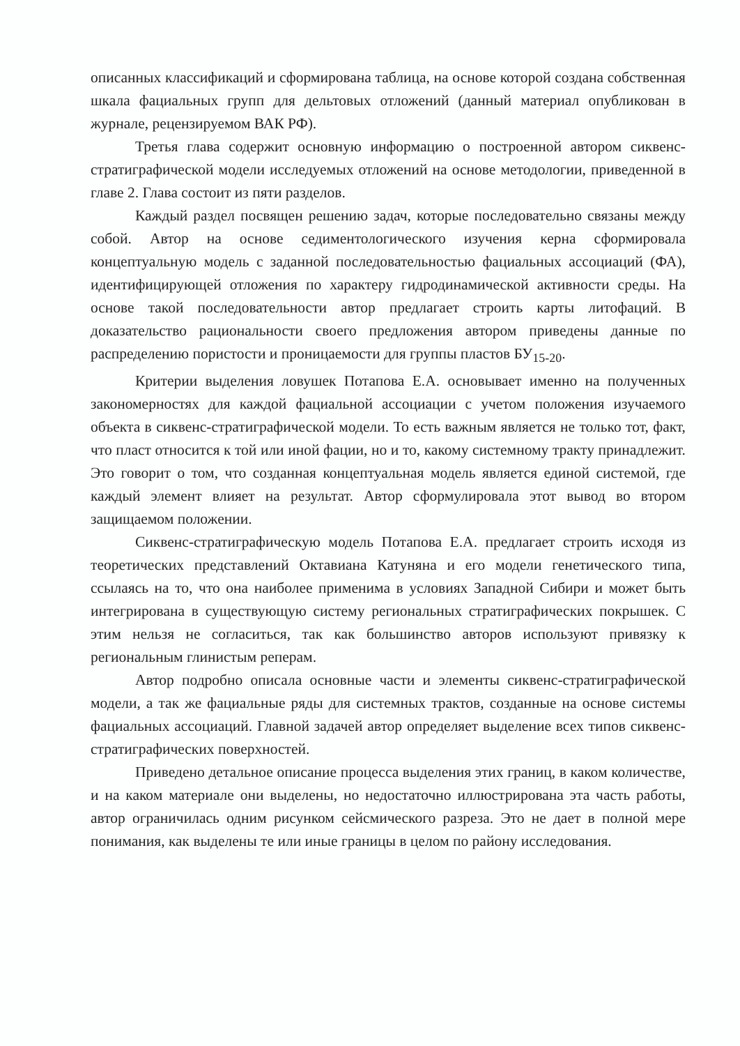описанных классификаций и сформирована таблица, на основе которой создана собственная шкала фациальных групп для дельтовых отложений (данный материал опубликован в журнале, рецензируемом ВАК РФ).
Третья глава содержит основную информацию о построенной автором сиквенс-стратиграфической модели исследуемых отложений на основе методологии, приведенной в главе 2. Глава состоит из пяти разделов.
Каждый раздел посвящен решению задач, которые последовательно связаны между собой. Автор на основе седиментологического изучения керна сформировала концептуальную модель с заданной последовательностью фациальных ассоциаций (ФА), идентифицирующей отложения по характеру гидродинамической активности среды. На основе такой последовательности автор предлагает строить карты литофаций. В доказательство рациональности своего предложения автором приведены данные по распределению пористости и проницаемости для группы пластов БУ<sub>15-20</sub>.
Критерии выделения ловушек Потапова Е.А. основывает именно на полученных закономерностях для каждой фациальной ассоциации с учетом положения изучаемого объекта в сиквенс-стратиграфической модели. То есть важным является не только тот, факт, что пласт относится к той или иной фации, но и то, какому системному тракту принадлежит. Это говорит о том, что созданная концептуальная модель является единой системой, где каждый элемент влияет на результат. Автор сформулировала этот вывод во втором защищаемом положении.
Сиквенс-стратиграфическую модель Потапова Е.А. предлагает строить исходя из теоретических представлений Октавиана Катуняна и его модели генетического типа, ссылаясь на то, что она наиболее применима в условиях Западной Сибири и может быть интегрирована в существующую систему региональных стратиграфических покрышек. С этим нельзя не согласиться, так как большинство авторов используют привязку к региональным глинистым реперам.
Автор подробно описала основные части и элементы сиквенс-стратиграфической модели, а так же фациальные ряды для системных трактов, созданные на основе системы фациальных ассоциаций. Главной задачей автор определяет выделение всех типов сиквенс-стратиграфических поверхностей.
Приведено детальное описание процесса выделения этих границ, в каком количестве, и на каком материале они выделены, но недостаточно иллюстрирована эта часть работы, автор ограничилась одним рисунком сейсмического разреза. Это не дает в полной мере понимания, как выделены те или иные границы в целом по району исследования.